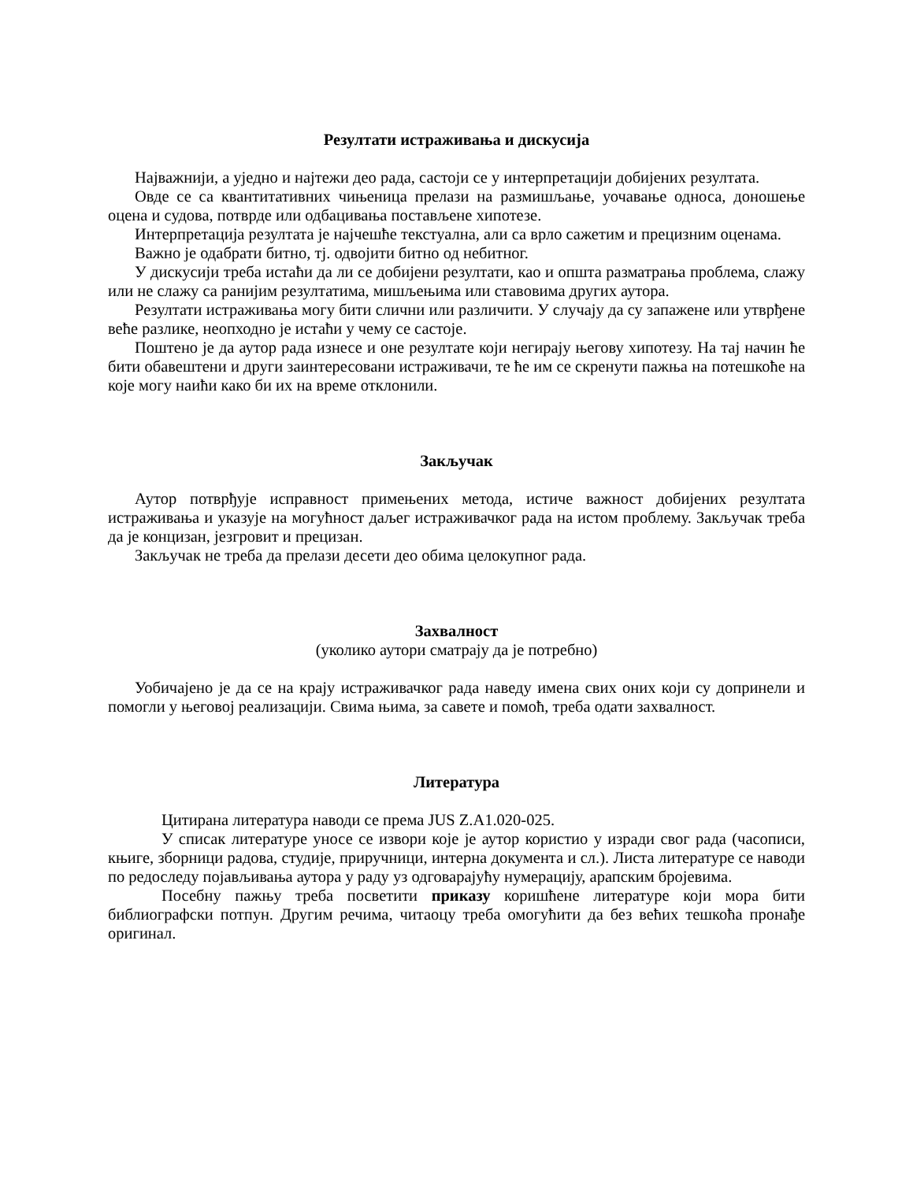Резултати истраживања и дискусија
Најважнији, а уједно и најтежи део рада, састоји се у интерпретацији добијених резултата.
Овде се са квантитативних чињеница прелази на размишљање, уочавање односа, доношење оцена и судова, потврде или одбацивања постављене хипотезе.
Интерпретација резултата је најчешће текстуална, али са врло сажетим и прецизним оценама.
Важно је одабрати битно, тј. одвојити битно од небитног.
У дискусији треба истаћи да ли се добијени резултати, као и општа разматрања проблема, слажу или не слажу са ранијим резултатима, мишљењима или ставовима других аутора.
Резултати истраживања могу бити слични или различити. У случају да су запажене или утврђене веће разлике, неопходно је истаћи у чему се састоје.
Поштено је да аутор рада изнесе и оне резултате који негирају његову хипотезу. На тај начин ће бити обавештени и други заинтересовани истраживачи, те ће им се скренути пажња на потешкоће на које могу наићи како би их на време отклонили.
Закључак
Аутор потврђује исправност примењених метода, истиче важност добијених резултата истраживања и указује на могућност даљег истраживачког рада на истом проблему. Закључак треба да је концизан, језгровит и прецизан.
Закључак не треба да прелази десети део обима целокупног рада.
Захвалност
(уколико аутори сматрају да је потребно)
Уобичајено је да се на крају истраживачког рада наведу имена свих оних који су допринели и помогли у његовој реализацији. Свима њима, за савете и помоћ, треба одати захвалност.
Литература
Цитирана литература наводи се према JUS Z.A1.020-025.
У списак литературе уносе се извори које је аутор користио у изради свог рада (часописи, књиге, зборници радова, студије, приручници, интерна документа и сл.). Листа литературе се наводи по редоследу појављивања аутора у раду уз одговарајућу нумерацију, арапским бројевима.
Посебну пажњу треба посветити приказу коришћене литературе који мора бити библиографски потпун. Другим речима, читаоцу треба омогућити да без већих тешкоћа пронађе оригинал.